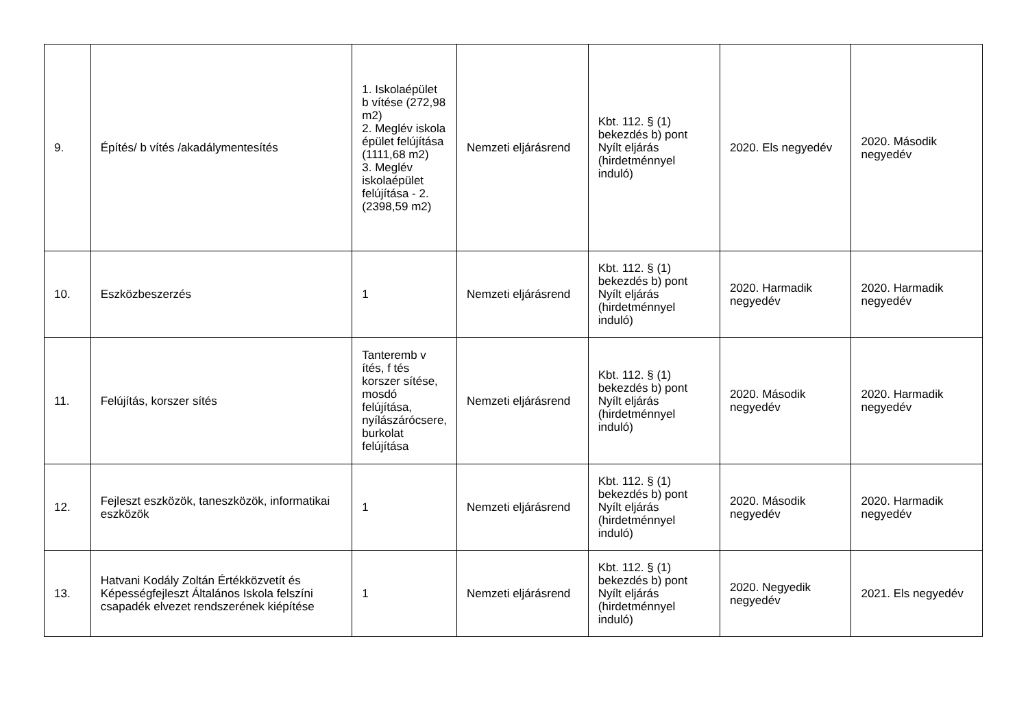| 9. | Építés/ b vítés /akadálymentesítés | 1. Iskolaépület b vítése (272,98 m2) 2. Meglév iskola épület felújítása (1111,68 m2) 3. Meglév iskolaépület felújítása - 2. (2398,59 m2) | Nemzeti eljárásrend | Kbt. 112. § (1) bekezdés b) pont Nyílt eljárás (hirdetménnyel induló) | 2020. Els negyedév | 2020. Második negyedév |
| 10. | Eszközbeszerzés | 1 | Nemzeti eljárásrend | Kbt. 112. § (1) bekezdés b) pont Nyílt eljárás (hirdetménnyel induló) | 2020. Harmadik negyedév | 2020. Harmadik negyedév |
| 11. | Felújítás, korszer sítés | Tanteremb v ítés, f tés korszer sítése, mosdó felújítása, nyílászárócsere, burkolat felújítása | Nemzeti eljárásrend | Kbt. 112. § (1) bekezdés b) pont Nyílt eljárás (hirdetménnyel induló) | 2020. Második negyedév | 2020. Harmadik negyedév |
| 12. | Fejleszt eszközök, taneszközök, informatikai eszközök | 1 | Nemzeti eljárásrend | Kbt. 112. § (1) bekezdés b) pont Nyílt eljárás (hirdetménnyel induló) | 2020. Második negyedév | 2020. Harmadik negyedév |
| 13. | Hatvani Kodály Zoltán Értékközvetít és Képességfejleszt Általános Iskola felszíni csapadék elvezet rendszerének kiépítése | 1 | Nemzeti eljárásrend | Kbt. 112. § (1) bekezdés b) pont Nyílt eljárás (hirdetménnyel induló) | 2020. Negyedik negyedév | 2021. Els negyedév |